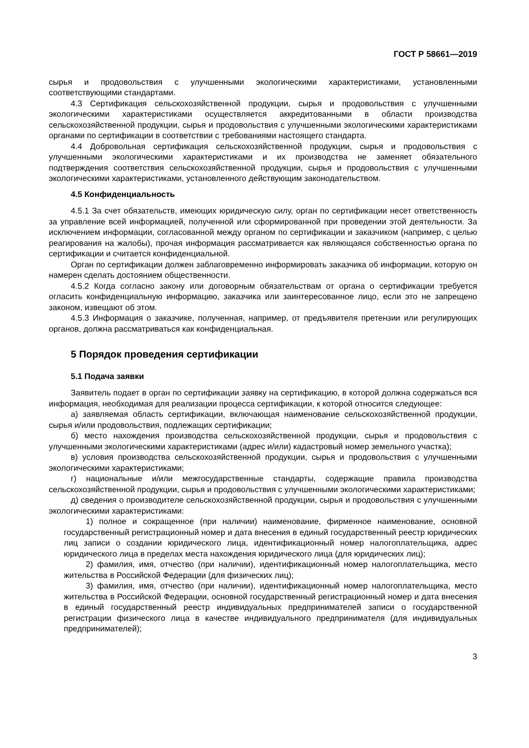ГОСТ Р 58661—2019
сырья и продовольствия с улучшенными экологическими характеристиками, установленными соответствующими стандартами.
4.3 Сертификация сельскохозяйственной продукции, сырья и продовольствия с улучшенными экологическими характеристиками осуществляется аккредитованными в области производства сельскохозяйственной продукции, сырья и продовольствия с улучшенными экологическими характеристиками органами по сертификации в соответствии с требованиями настоящего стандарта.
4.4 Добровольная сертификация сельскохозяйственной продукции, сырья и продовольствия с улучшенными экологическими характеристиками и их производства не заменяет обязательного подтверждения соответствия сельскохозяйственной продукции, сырья и продовольствия с улучшенными экологическими характеристиками, установленного действующим законодательством.
4.5 Конфиденциальность
4.5.1 За счет обязательств, имеющих юридическую силу, орган по сертификации несет ответственность за управление всей информацией, полученной или сформированной при проведении этой деятельности. За исключением информации, согласованной между органом по сертификации и заказчиком (например, с целью реагирования на жалобы), прочая информация рассматривается как являющаяся собственностью органа по сертификации и считается конфиденциальной.
Орган по сертификации должен заблаговременно информировать заказчика об информации, которую он намерен сделать достоянием общественности.
4.5.2 Когда согласно закону или договорным обязательствам от органа о сертификации требуется огласить конфиденциальную информацию, заказчика или заинтересованное лицо, если это не запрещено законом, извещают об этом.
4.5.3 Информация о заказчике, полученная, например, от предъявителя претензии или регулирующих органов, должна рассматриваться как конфиденциальная.
5 Порядок проведения сертификации
5.1 Подача заявки
Заявитель подает в орган по сертификации заявку на сертификацию, в которой должна содержаться вся информация, необходимая для реализации процесса сертификации, к которой относится следующее:
а) заявляемая область сертификации, включающая наименование сельскохозяйственной продукции, сырья и/или продовольствия, подлежащих сертификации;
б) место нахождения производства сельскохозяйственной продукции, сырья и продовольствия с улучшенными экологическими характеристиками (адрес и/или) кадастровый номер земельного участка);
в) условия производства сельскохозяйственной продукции, сырья и продовольствия с улучшенными экологическими характеристиками;
г) национальные и/или межгосударственные стандарты, содержащие правила производства сельскохозяйственной продукции, сырья и продовольствия с улучшенными экологическими характеристиками;
д) сведения о производителе сельскохозяйственной продукции, сырья и продовольствия с улучшенными экологическими характеристиками:
1) полное и сокращенное (при наличии) наименование, фирменное наименование, основной государственный регистрационный номер и дата внесения в единый государственный реестр юридических лиц записи о создании юридического лица, идентификационный номер налогоплательщика, адрес юридического лица в пределах места нахождения юридического лица (для юридических лиц);
2) фамилия, имя, отчество (при наличии), идентификационный номер налогоплательщика, место жительства в Российской Федерации (для физических лиц);
3) фамилия, имя, отчество (при наличии), идентификационный номер налогоплательщика, место жительства в Российской Федерации, основной государственный регистрационный номер и дата внесения в единый государственный реестр индивидуальных предпринимателей записи о государственной регистрации физического лица в качестве индивидуального предпринимателя (для индивидуальных предпринимателей);
3